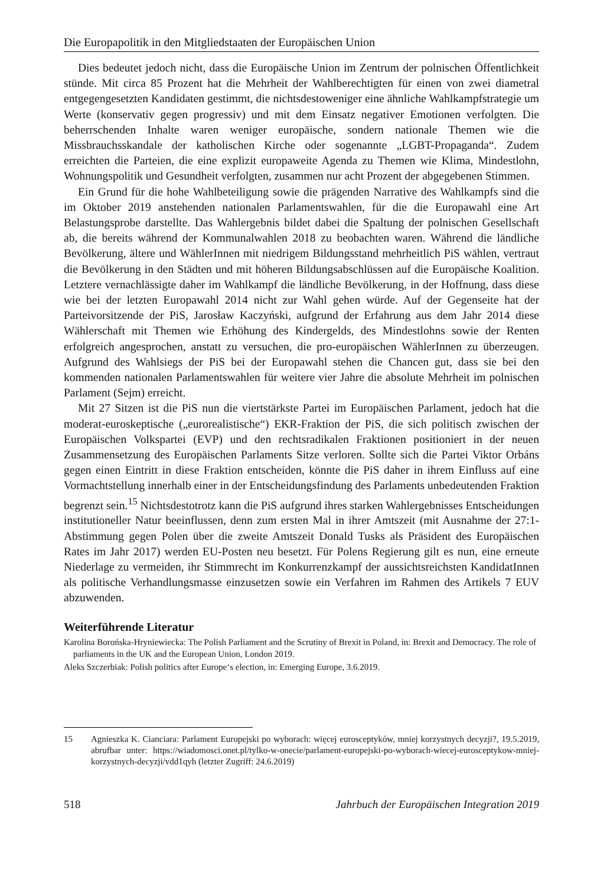Die Europapolitik in den Mitgliedstaaten der Europäischen Union
Dies bedeutet jedoch nicht, dass die Europäische Union im Zentrum der polnischen Öffentlichkeit stünde. Mit circa 85 Prozent hat die Mehrheit der Wahlberechtigten für einen von zwei diametral entgegengesetzten Kandidaten gestimmt, die nichtsdestoweniger eine ähnliche Wahlkampfstrategie um Werte (konservativ gegen progressiv) und mit dem Einsatz negativer Emotionen verfolgten. Die beherrschenden Inhalte waren weniger europäische, sondern nationale Themen wie die Missbrauchsskandale der katholischen Kirche oder sogenannte „LGBT-Propaganda“. Zudem erreichten die Parteien, die eine explizit europaweite Agenda zu Themen wie Klima, Mindestlohn, Wohnungspolitik und Gesundheit verfolgten, zusammen nur acht Prozent der abgegebenen Stimmen.
Ein Grund für die hohe Wahlbeteiligung sowie die prägenden Narrative des Wahlkampfs sind die im Oktober 2019 anstehenden nationalen Parlamentswahlen, für die die Europawahl eine Art Belastungsprobe darstellte. Das Wahlergebnis bildet dabei die Spaltung der polnischen Gesellschaft ab, die bereits während der Kommunalwahlen 2018 zu beobachten waren. Während die ländliche Bevölkerung, ältere und WählerInnen mit niedrigem Bildungsstand mehrheitlich PiS wählen, vertraut die Bevölkerung in den Städten und mit höheren Bildungsabschlüssen auf die Europäische Koalition. Letztere vernachlässigte daher im Wahlkampf die ländliche Bevölkerung, in der Hoffnung, dass diese wie bei der letzten Europawahl 2014 nicht zur Wahl gehen würde. Auf der Gegenseite hat der Parteivorsitzende der PiS, Jarosław Kaczyński, aufgrund der Erfahrung aus dem Jahr 2014 diese Wählerschaft mit Themen wie Erhöhung des Kindergelds, des Mindestlohns sowie der Renten erfolgreich angesprochen, anstatt zu versuchen, die pro-europäischen WählerInnen zu überzeugen. Aufgrund des Wahlsiegs der PiS bei der Europawahl stehen die Chancen gut, dass sie bei den kommenden nationalen Parlamentswahlen für weitere vier Jahre die absolute Mehrheit im polnischen Parlament (Sejm) erreicht.
Mit 27 Sitzen ist die PiS nun die viertstärkste Partei im Europäischen Parlament, jedoch hat die moderat-euroskeptische („eurorealistische“) EKR-Fraktion der PiS, die sich politisch zwischen der Europäischen Volkspartei (EVP) und den rechtsradikalen Fraktionen positioniert in der neuen Zusammensetzung des Europäischen Parlaments Sitze verloren. Sollte sich die Partei Viktor Orbáns gegen einen Eintritt in diese Fraktion entscheiden, könnte die PiS daher in ihrem Einfluss auf eine Vormachtstellung innerhalb einer in der Entscheidungsfindung des Parlaments unbedeutenden Fraktion begrenzt sein.<sup>15</sup> Nichtsdestotrotz kann die PiS aufgrund ihres starken Wahlergebnisses Entscheidungen institutioneller Natur beeinflussen, denn zum ersten Mal in ihrer Amtszeit (mit Ausnahme der 27:1-Abstimmung gegen Polen über die zweite Amtszeit Donald Tusks als Präsident des Europäischen Rates im Jahr 2017) werden EU-Posten neu besetzt. Für Polens Regierung gilt es nun, eine erneute Niederlage zu vermeiden, ihr Stimmrecht im Konkurrenzkampf der aussichtsreichsten KandidatInnen als politische Verhandlungsmasse einzusetzen sowie ein Verfahren im Rahmen des Artikels 7 EUV abzuwenden.
Weiterführende Literatur
Karolina Borońska-Hryniewiecka: The Polish Parliament and the Scrutiny of Brexit in Poland, in: Brexit and Democracy. The role of parliaments in the UK and the European Union, London 2019.
Aleks Szczerbiak: Polish politics after Europe‘s election, in: Emerging Europe, 3.6.2019.
15 Agnieszka K. Cianciara: Parlament Europejski po wyborach: więcej eurosceptyków, mniej korzystnych decyzji?, 19.5.2019, abrufbar unter: https://wiadomosci.onet.pl/tylko-w-onecie/parlament-europejski-po-wyborach-wiecej-eurosceptykow-mniej-korzystnych-decyzji/vdd1qyh (letzter Zugriff: 24.6.2019)
518 Jahrbuch der Europäischen Integration 2019